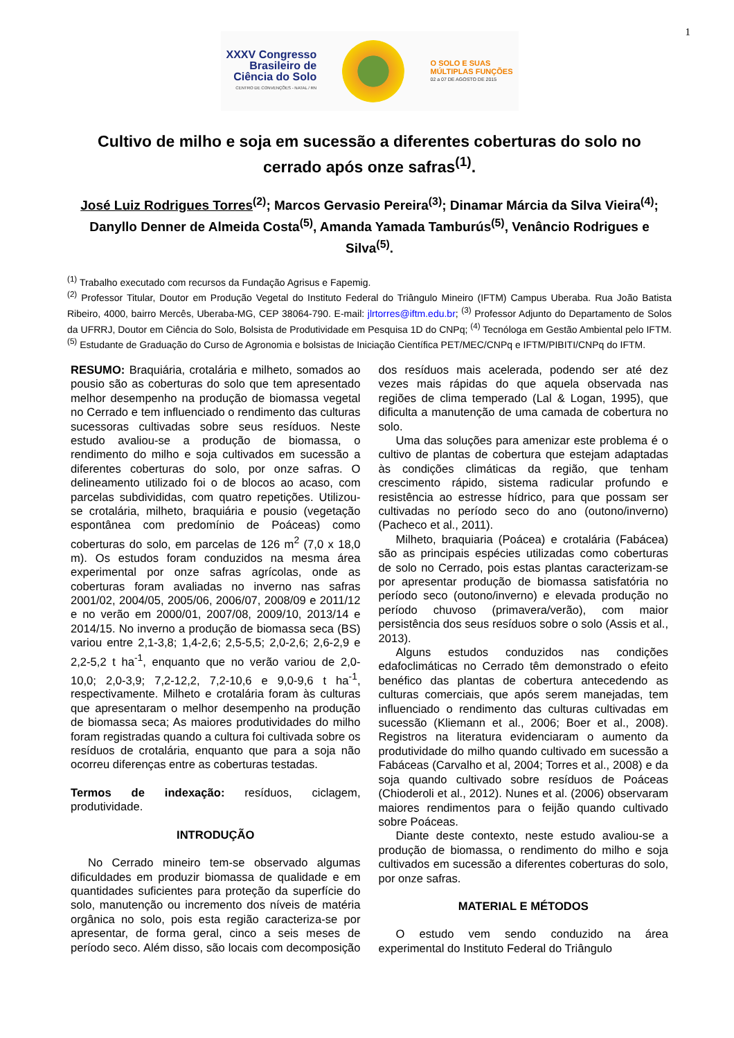1
XXXV Congresso
Brasileiro de
Ciência do Solo
CENTRO DE CONVENÇÕES - NATAL / RN
O SOLO E SUAS
MÚLTIPLAS FUNÇÕES
02 a 07 DE AGOSTO DE 2015
Cultivo de milho e soja em sucessão a diferentes coberturas do solo no cerrado após onze safras<sup>(1)</sup>.
José Luiz Rodrigues Torres<sup>(2)</sup>; Marcos Gervasio Pereira<sup>(3)</sup>; Dinamar Márcia da Silva Vieira<sup>(4)</sup>; Danyllo Denner de Almeida Costa<sup>(5)</sup>, Amanda Yamada Tamburús<sup>(5)</sup>, Venâncio Rodrigues e Silva<sup>(5)</sup>.
<sup>(1)</sup> Trabalho executado com recursos da Fundação Agrisus e Fapemig.
<sup>(2)</sup> Professor Titular, Doutor em Produção Vegetal do Instituto Federal do Triângulo Mineiro (IFTM) Campus Uberaba. Rua João Batista Ribeiro, 4000, bairro Mercês, Uberaba-MG, CEP 38064-790. E-mail: jlrtorres@iftm.edu.br; <sup>(3)</sup> Professor Adjunto do Departamento de Solos da UFRRJ, Doutor em Ciência do Solo, Bolsista de Produtividade em Pesquisa 1D do CNPq; <sup>(4)</sup> Tecnóloga em Gestão Ambiental pelo IFTM. <sup>(5)</sup> Estudante de Graduação do Curso de Agronomia e bolsistas de Iniciação Científica PET/MEC/CNPq e IFTM/PIBITI/CNPq do IFTM.
RESUMO: Braquiária, crotalária e milheto, somados ao pousio são as coberturas do solo que tem apresentado melhor desempenho na produção de biomassa vegetal no Cerrado e tem influenciado o rendimento das culturas sucessoras cultivadas sobre seus resíduos. Neste estudo avaliou-se a produção de biomassa, o rendimento do milho e soja cultivados em sucessão a diferentes coberturas do solo, por onze safras. O delineamento utilizado foi o de blocos ao acaso, com parcelas subdivididas, com quatro repetições. Utilizou-se crotalária, milheto, braquiária e pousio (vegetação espontânea com predomínio de Poáceas) como coberturas do solo, em parcelas de 126 m<sup>2</sup> (7,0 x 18,0 m). Os estudos foram conduzidos na mesma área experimental por onze safras agrícolas, onde as coberturas foram avaliadas no inverno nas safras 2001/02, 2004/05, 2005/06, 2006/07, 2008/09 e 2011/12 e no verão em 2000/01, 2007/08, 2009/10, 2013/14 e 2014/15. No inverno a produção de biomassa seca (BS) variou entre 2,1-3,8; 1,4-2,6; 2,5-5,5; 2,0-2,6; 2,6-2,9 e 2,2-5,2 t ha<sup>-1</sup>, enquanto que no verão variou de 2,0-10,0; 2,0-3,9; 7,2-12,2, 7,2-10,6 e 9,0-9,6 t ha<sup>-1</sup>, respectivamente. Milheto e crotalária foram às culturas que apresentaram o melhor desempenho na produção de biomassa seca; As maiores produtividades do milho foram registradas quando a cultura foi cultivada sobre os resíduos de crotalária, enquanto que para a soja não ocorreu diferenças entre as coberturas testadas.
Termos de indexação: resíduos, ciclagem, produtividade.
INTRODUÇÃO
No Cerrado mineiro tem-se observado algumas dificuldades em produzir biomassa de qualidade e em quantidades suficientes para proteção da superfície do solo, manutenção ou incremento dos níveis de matéria orgânica no solo, pois esta região caracteriza-se por apresentar, de forma geral, cinco a seis meses de período seco. Além disso, são locais com decomposição dos resíduos mais acelerada, podendo ser até dez vezes mais rápidas do que aquela observada nas regiões de clima temperado (Lal & Logan, 1995), que dificulta a manutenção de uma camada de cobertura no solo.
Uma das soluções para amenizar este problema é o cultivo de plantas de cobertura que estejam adaptadas às condições climáticas da região, que tenham crescimento rápido, sistema radicular profundo e resistência ao estresse hídrico, para que possam ser cultivadas no período seco do ano (outono/inverno) (Pacheco et al., 2011).
Milheto, braquiaria (Poácea) e crotalária (Fabácea) são as principais espécies utilizadas como coberturas de solo no Cerrado, pois estas plantas caracterizam-se por apresentar produção de biomassa satisfatória no período seco (outono/inverno) e elevada produção no período chuvoso (primavera/verão), com maior persistência dos seus resíduos sobre o solo (Assis et al., 2013).
Alguns estudos conduzidos nas condições edafoclimáticas no Cerrado têm demonstrado o efeito benéfico das plantas de cobertura antecedendo as culturas comerciais, que após serem manejadas, tem influenciado o rendimento das culturas cultivadas em sucessão (Kliemann et al., 2006; Boer et al., 2008). Registros na literatura evidenciaram o aumento da produtividade do milho quando cultivado em sucessão a Fabáceas (Carvalho et al, 2004; Torres et al., 2008) e da soja quando cultivado sobre resíduos de Poáceas (Chioderoli et al., 2012). Nunes et al. (2006) observaram maiores rendimentos para o feijão quando cultivado sobre Poáceas.
Diante deste contexto, neste estudo avaliou-se a produção de biomassa, o rendimento do milho e soja cultivados em sucessão a diferentes coberturas do solo, por onze safras.
MATERIAL E MÉTODOS
O estudo vem sendo conduzido na área experimental do Instituto Federal do Triângulo